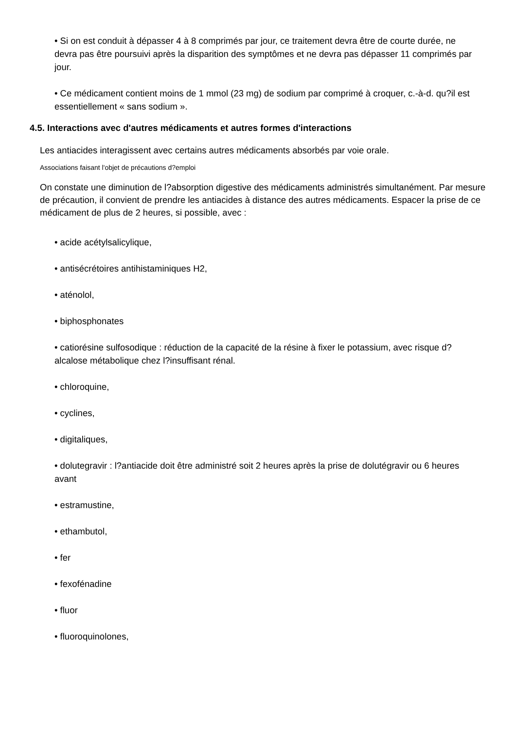• Si on est conduit à dépasser 4 à 8 comprimés par jour, ce traitement devra être de courte durée, ne devra pas être poursuivi après la disparition des symptômes et ne devra pas dépasser 11 comprimés par jour.
• Ce médicament contient moins de 1 mmol (23 mg) de sodium par comprimé à croquer, c.-à-d. qu?il est essentiellement « sans sodium ».
4.5. Interactions avec d'autres médicaments et autres formes d'interactions
Les antiacides interagissent avec certains autres médicaments absorbés par voie orale.
Associations faisant l'objet de précautions d?emploi
On constate une diminution de l?absorption digestive des médicaments administrés simultanément. Par mesure de précaution, il convient de prendre les antiacides à distance des autres médicaments. Espacer la prise de ce médicament de plus de 2 heures, si possible, avec :
• acide acétylsalicylique,
• antisécrétoires antihistaminiques H2,
• aténolol,
• biphosphonates
• catiorésine sulfosodique : réduction de la capacité de la résine à fixer le potassium, avec risque d?alcalose métabolique chez l?insuffisant rénal.
• chloroquine,
• cyclines,
• digitaliques,
• dolutegravir : l?antiacide doit être administré soit 2 heures après la prise de dolutégravir ou 6 heures avant
• estramustine,
• ethambutol,
• fer
• fexofénadine
• fluor
• fluoroquinolones,